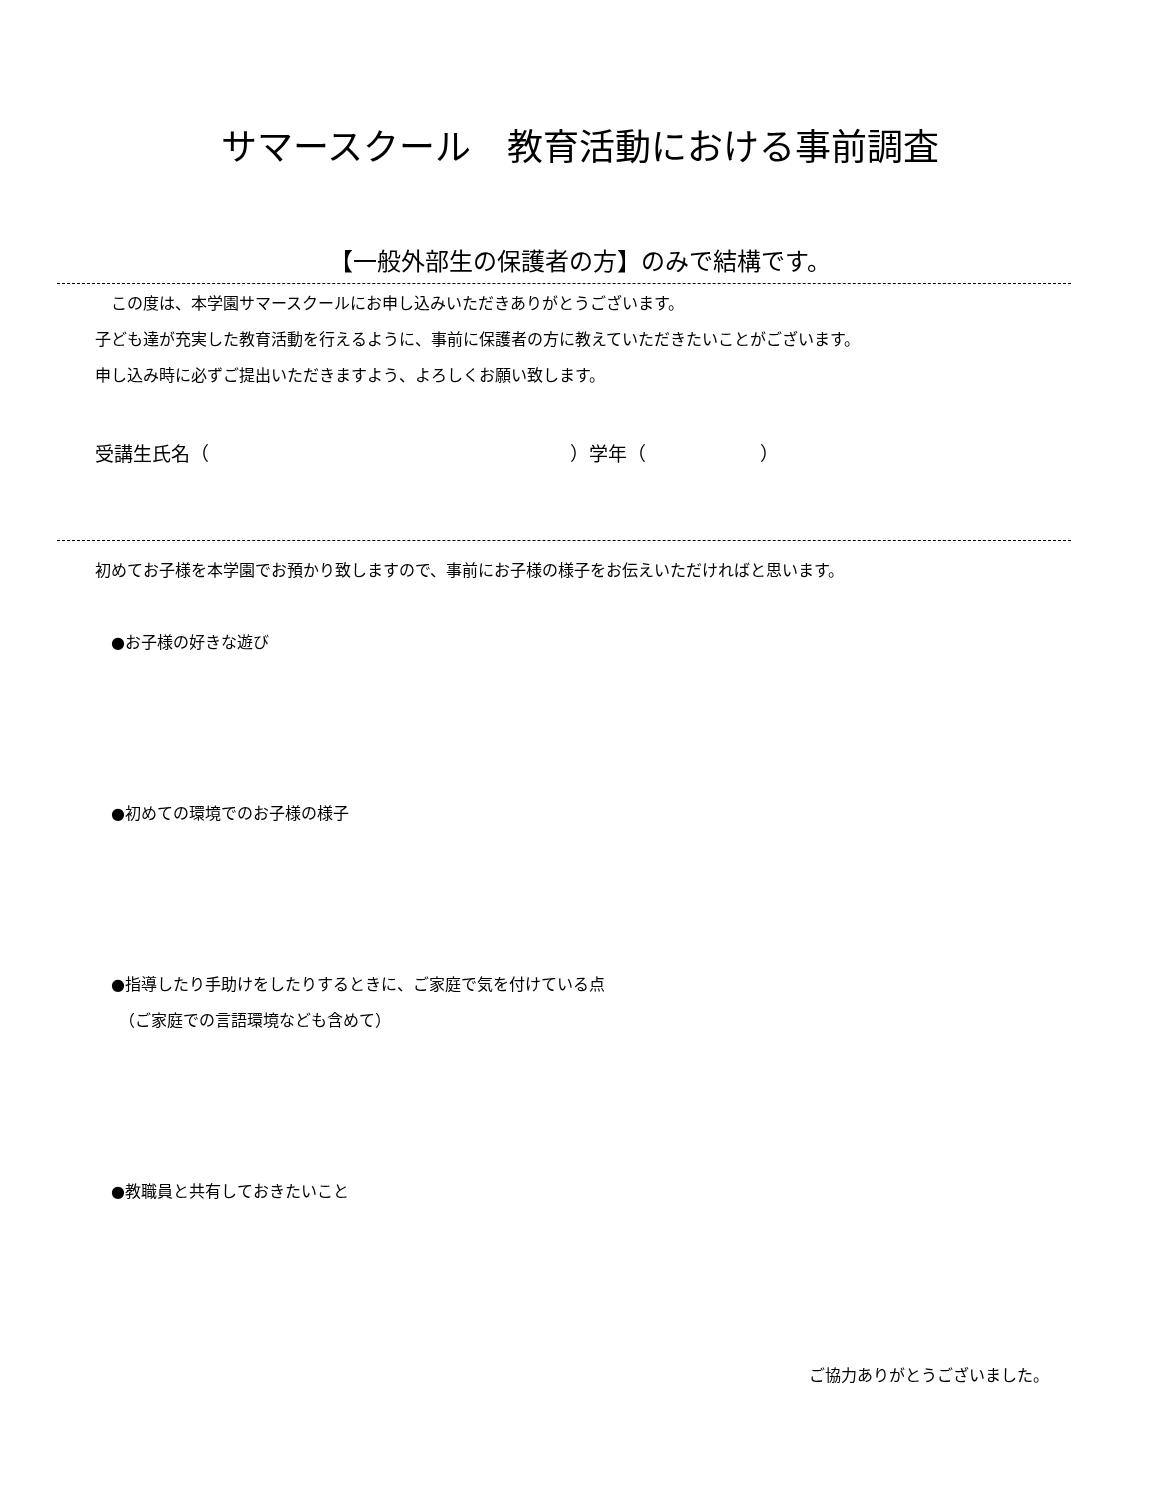サマースクール　教育活動における事前調査
【一般外部生の保護者の方】のみで結構です。
　この度は、本学園サマースクールにお申し込みいただきありがとうございます。
子ども達が充実した教育活動を行えるように、事前に保護者の方に教えていただきたいことがございます。
申し込み時に必ずご提出いただきますよう、よろしくお願い致します。
受講生氏名（　　　　　　　　　　　　　　　　　　　）学年（　　　　　　）
初めてお子様を本学園でお預かり致しますので、事前にお子様の様子をお伝えいただければと思います。
　●お子様の好きな遊び
　●初めての環境でのお子様の様子
　●指導したり手助けをしたりするときに、ご家庭で気を付けている点
　　（ご家庭での言語環境なども含めて）
　●教職員と共有しておきたいこと
ご協力ありがとうございました。